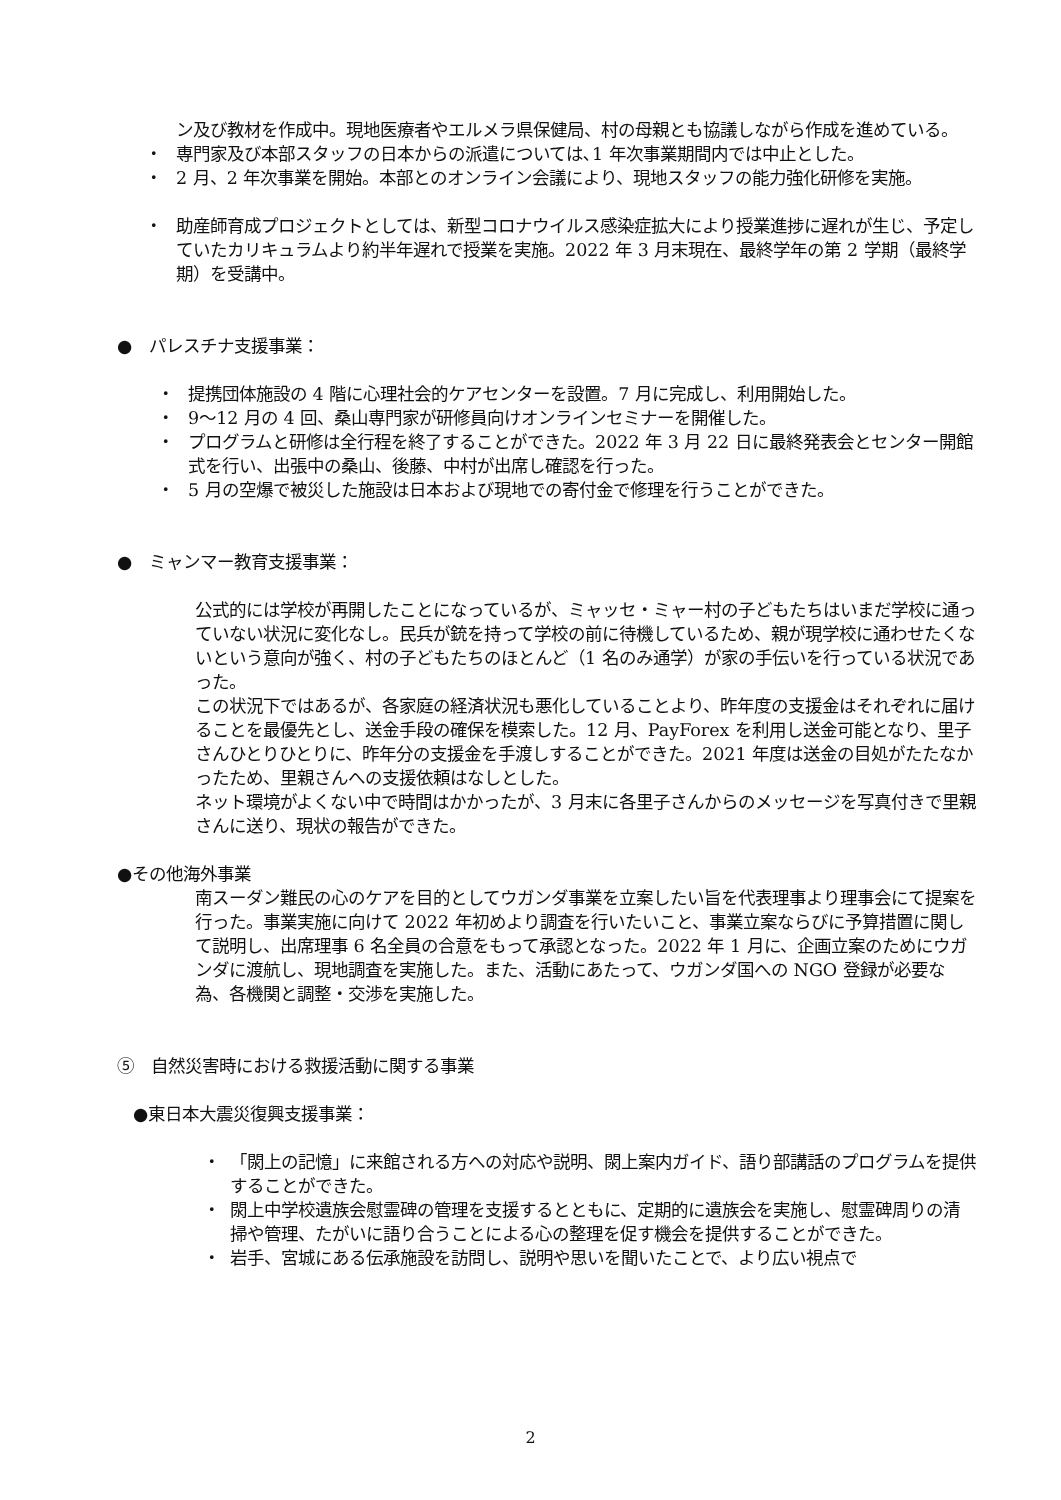ン及び教材を作成中。現地医療者やエルメラ県保健局、村の母親とも協議しながら作成を進めている。
・ 専門家及び本部スタッフの日本からの派遣については､1 年次事業期間内では中止とした。
・ 2 月、2 年次事業を開始。本部とのオンライン会議により、現地スタッフの能力強化研修を実施。
・ 助産師育成プロジェクトとしては、新型コロナウイルス感染症拡大により授業進捗に遅れが生じ、予定していたカリキュラムより約半年遅れで授業を実施。2022 年 3 月末現在、最終学年の第 2 学期（最終学期）を受講中。
●　パレスチナ支援事業：
・ 提携団体施設の 4 階に心理社会的ケアセンターを設置。7 月に完成し、利用開始した。
・ 9〜12 月の 4 回、桑山専門家が研修員向けオンラインセミナーを開催した。
・ プログラムと研修は全行程を終了することができた。2022 年 3 月 22 日に最終発表会とセンター開館式を行い、出張中の桑山、後藤、中村が出席し確認を行った。
・ 5 月の空爆で被災した施設は日本および現地での寄付金で修理を行うことができた。
●　ミャンマー教育支援事業：
公式的には学校が再開したことになっているが、ミャッセ・ミャー村の子どもたちはいまだ学校に通っていない状況に変化なし。民兵が銃を持って学校の前に待機しているため、親が現学校に通わせたくないという意向が強く、村の子どもたちのほとんど（1 名のみ通学）が家の手伝いを行っている状況であった。
この状況下ではあるが、各家庭の経済状況も悪化していることより、昨年度の支援金はそれぞれに届けることを最優先とし、送金手段の確保を模索した。12 月、PayForex を利用し送金可能となり、里子さんひとりひとりに、昨年分の支援金を手渡しすることができた。2021 年度は送金の目処がたたなかったため、里親さんへの支援依頼はなしとした。
ネット環境がよくない中で時間はかかったが、3 月末に各里子さんからのメッセージを写真付きで里親さんに送り、現状の報告ができた。
●その他海外事業
南スーダン難民の心のケアを目的としてウガンダ事業を立案したい旨を代表理事より理事会にて提案を行った。事業実施に向けて 2022 年初めより調査を行いたいこと、事業立案ならびに予算措置に関して説明し、出席理事 6 名全員の合意をもって承認となった。2022 年 1 月に、企画立案のためにウガンダに渡航し、現地調査を実施した。また、活動にあたって、ウガンダ国への NGO 登録が必要な為、各機関と調整・交渉を実施した。
⑤　自然災害時における救援活動に関する事業
●東日本大震災復興支援事業：
・ 「閖上の記憶」に来館される方への対応や説明、閖上案内ガイド、語り部講話のプログラムを提供することができた。
・ 閖上中学校遺族会慰霊碑の管理を支援するとともに、定期的に遺族会を実施し、慰霊碑周りの清掃や管理、たがいに語り合うことによる心の整理を促す機会を提供することができた。
・ 岩手、宮城にある伝承施設を訪問し、説明や思いを聞いたことで、より広い視点で
2